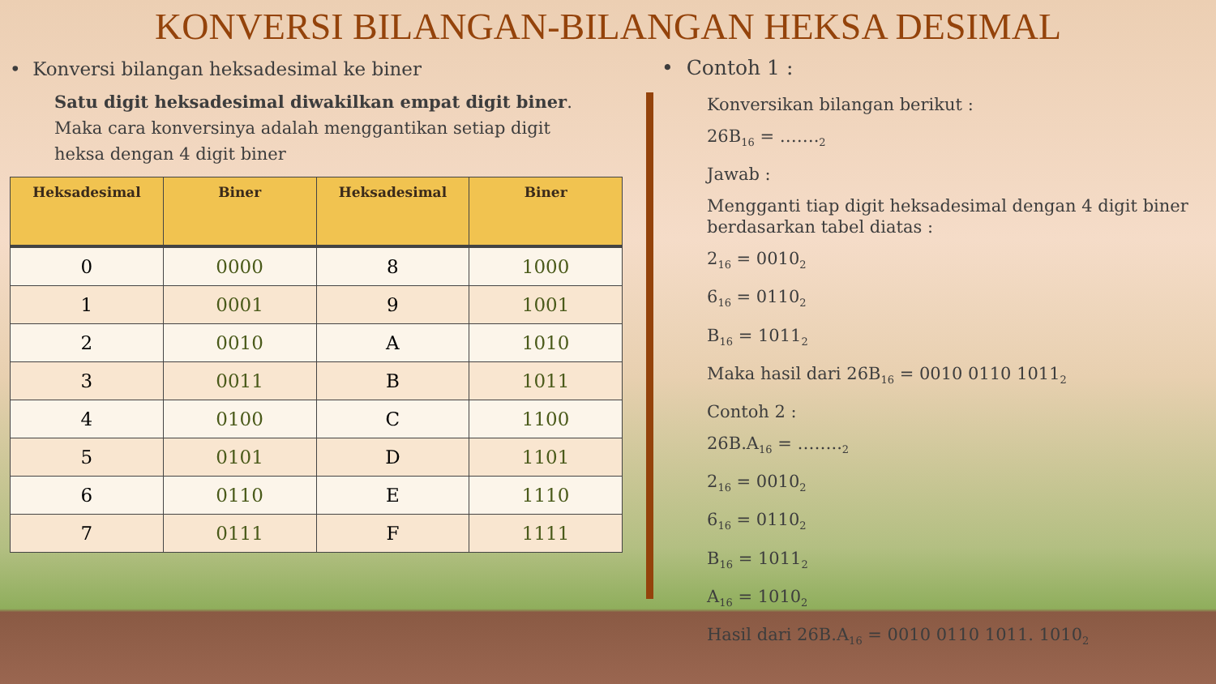KONVERSI BILANGAN-BILANGAN HEKSA DESIMAL
• Konversi bilangan heksadesimal ke biner
Satu digit heksadesimal diwakilkan empat digit biner. Maka cara konversinya adalah menggantikan setiap digit heksa dengan 4 digit biner
| Heksadesimal | Biner | Heksadesimal | Biner |
| --- | --- | --- | --- |
| 0 | 0000 | 8 | 1000 |
| 1 | 0001 | 9 | 1001 |
| 2 | 0010 | A | 1010 |
| 3 | 0011 | B | 1011 |
| 4 | 0100 | C | 1100 |
| 5 | 0101 | D | 1101 |
| 6 | 0110 | E | 1110 |
| 7 | 0111 | F | 1111 |
• Contoh 1 :
Konversikan bilangan berikut :
26B<sub>16</sub> = …….<sub>2</sub>
Jawab :
Mengganti tiap digit heksadesimal dengan 4 digit biner berdasarkan tabel diatas :
2<sub>16</sub> = 0010<sub>2</sub>
6<sub>16</sub> = 0110<sub>2</sub>
B<sub>16</sub> = 1011<sub>2</sub>
Maka hasil dari 26B<sub>16</sub> = 0010 0110 1011<sub>2</sub>
Contoh 2 :
26B.A<sub>16</sub> = ……..<sub>2</sub>
2<sub>16</sub> = 0010<sub>2</sub>
6<sub>16</sub> = 0110<sub>2</sub>
B<sub>16</sub> = 1011<sub>2</sub>
A<sub>16</sub> = 1010<sub>2</sub>
Hasil dari 26B.A<sub>16</sub> = 0010 0110 1011. 1010<sub>2</sub>